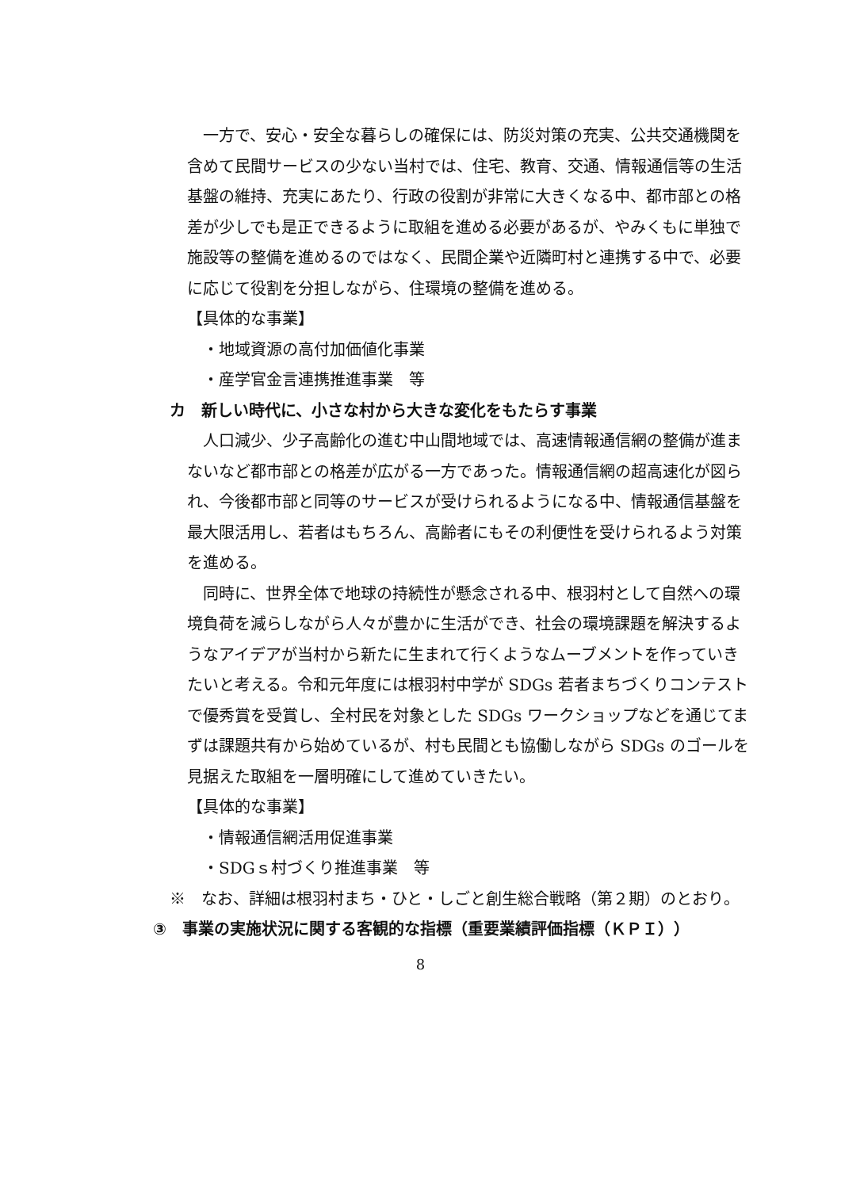一方で、安心・安全な暮らしの確保には、防災対策の充実、公共交通機関を含めて民間サービスの少ない当村では、住宅、教育、交通、情報通信等の生活基盤の維持、充実にあたり、行政の役割が非常に大きくなる中、都市部との格差が少しでも是正できるように取組を進める必要があるが、やみくもに単独で施設等の整備を進めるのではなく、民間企業や近隣町村と連携する中で、必要に応じて役割を分担しながら、住環境の整備を進める。
【具体的な事業】
・地域資源の高付加価値化事業
・産学官金言連携推進事業　等
カ　新しい時代に、小さな村から大きな変化をもたらす事業
人口減少、少子高齢化の進む中山間地域では、高速情報通信網の整備が進まないなど都市部との格差が広がる一方であった。情報通信網の超高速化が図られ、今後都市部と同等のサービスが受けられるようになる中、情報通信基盤を最大限活用し、若者はもちろん、高齢者にもその利便性を受けられるよう対策を進める。
同時に、世界全体で地球の持続性が懸念される中、根羽村として自然への環境負荷を減らしながら人々が豊かに生活ができ、社会の環境課題を解決するようなアイデアが当村から新たに生まれて行くようなムーブメントを作っていきたいと考える。令和元年度には根羽村中学が SDGs 若者まちづくりコンテストで優秀賞を受賞し、全村民を対象とした SDGs ワークショップなどを通じてまずは課題共有から始めているが、村も民間とも協働しながら SDGs のゴールを見据えた取組を一層明確にして進めていきたい。
【具体的な事業】
・情報通信網活用促進事業
・SDGｓ村づくり推進事業　等
※　なお、詳細は根羽村まち・ひと・しごと創生総合戦略（第２期）のとおり。
③　事業の実施状況に関する客観的な指標（重要業績評価指標（ＫＰＩ））
8